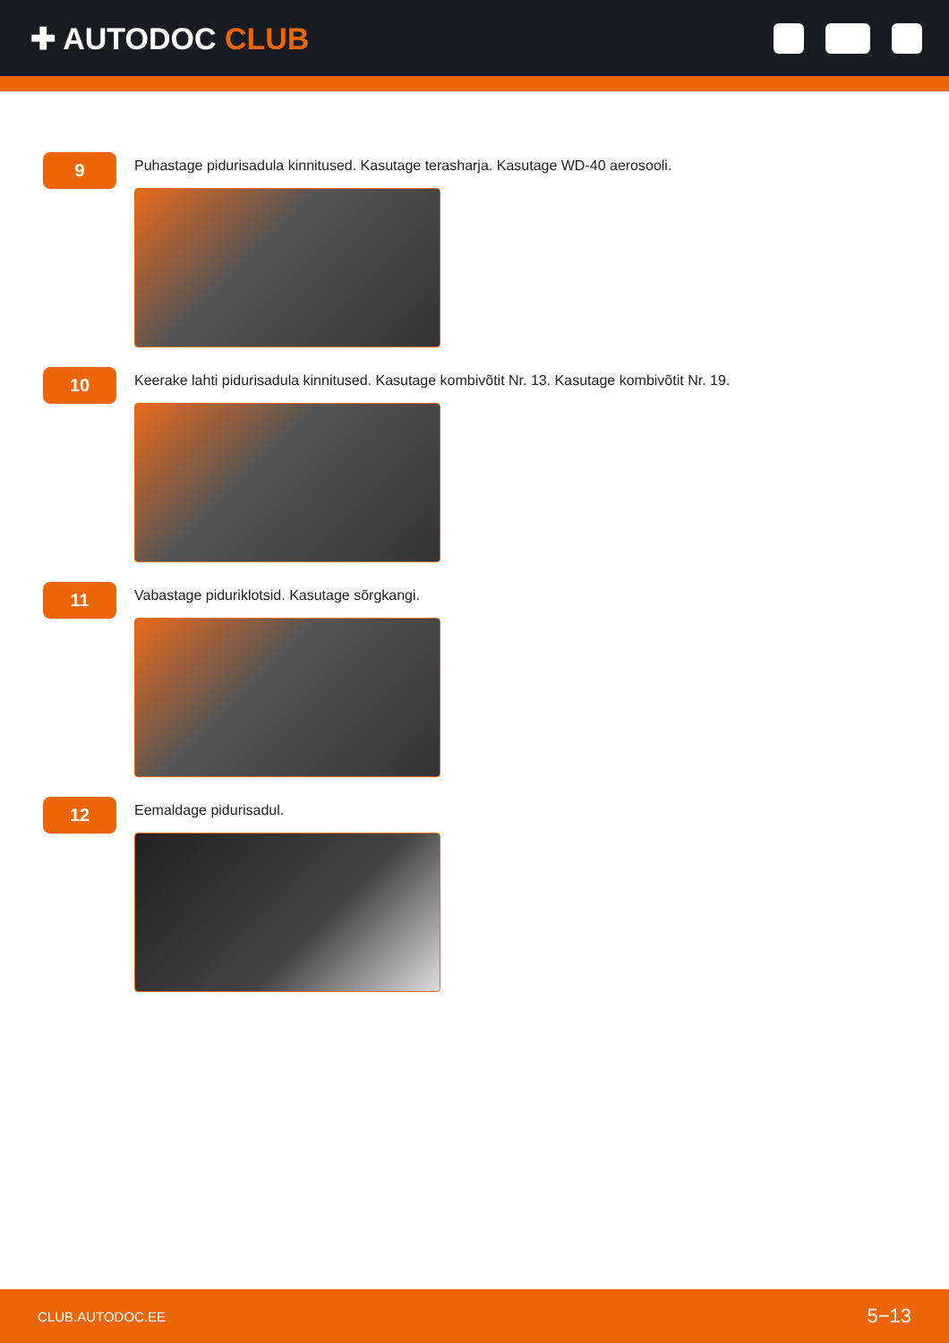✚ AUTODOC CLUB
9
Puhastage pidurisadula kinnitused. Kasutage terasharja. Kasutage WD-40 aerosooli.
10
Keerake lahti pidurisadula kinnitused. Kasutage kombivõtit Nr. 13. Kasutage kombivõtit Nr. 19.
11
Vabastage piduriklotsid. Kasutage sõrgkangi.
12
Eemaldage pidurisadul.
CLUB.AUTODOC.EE 5−13